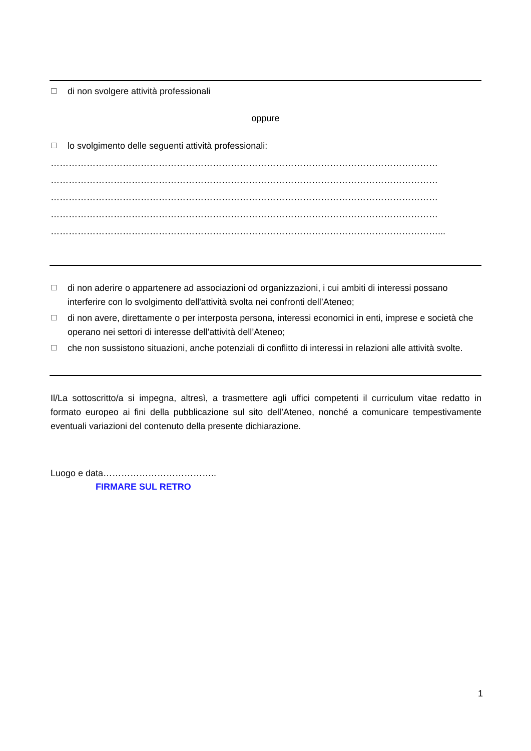☐ di non svolgere attività professionali
oppure
☐ lo svolgimento delle seguenti attività professionali:
…………………………………………………………………………………………………………………
…………………………………………………………………………………………………………………
…………………………………………………………………………………………………………………
…………………………………………………………………………………………………………………
…………………………………………………………………………………………………………………...
☐ di non aderire o appartenere ad associazioni od organizzazioni, i cui ambiti di interessi possano interferire con lo svolgimento dell'attività svolta nei confronti dell’Ateneo;
☐ di non avere, direttamente o per interposta persona, interessi economici in enti, imprese e società che operano nei settori di interesse dell’attività dell’Ateneo;
☐ che non sussistono situazioni, anche potenziali di conflitto di interessi in relazioni alle attività svolte.
Il/La sottoscritto/a si impegna, altresì, a trasmettere agli uffici competenti il curriculum vitae redatto in formato europeo ai fini della pubblicazione sul sito dell’Ateneo, nonché a comunicare tempestivamente eventuali variazioni del contenuto della presente dichiarazione.
Luogo e data………………………………..
FIRMARE SUL RETRO
1